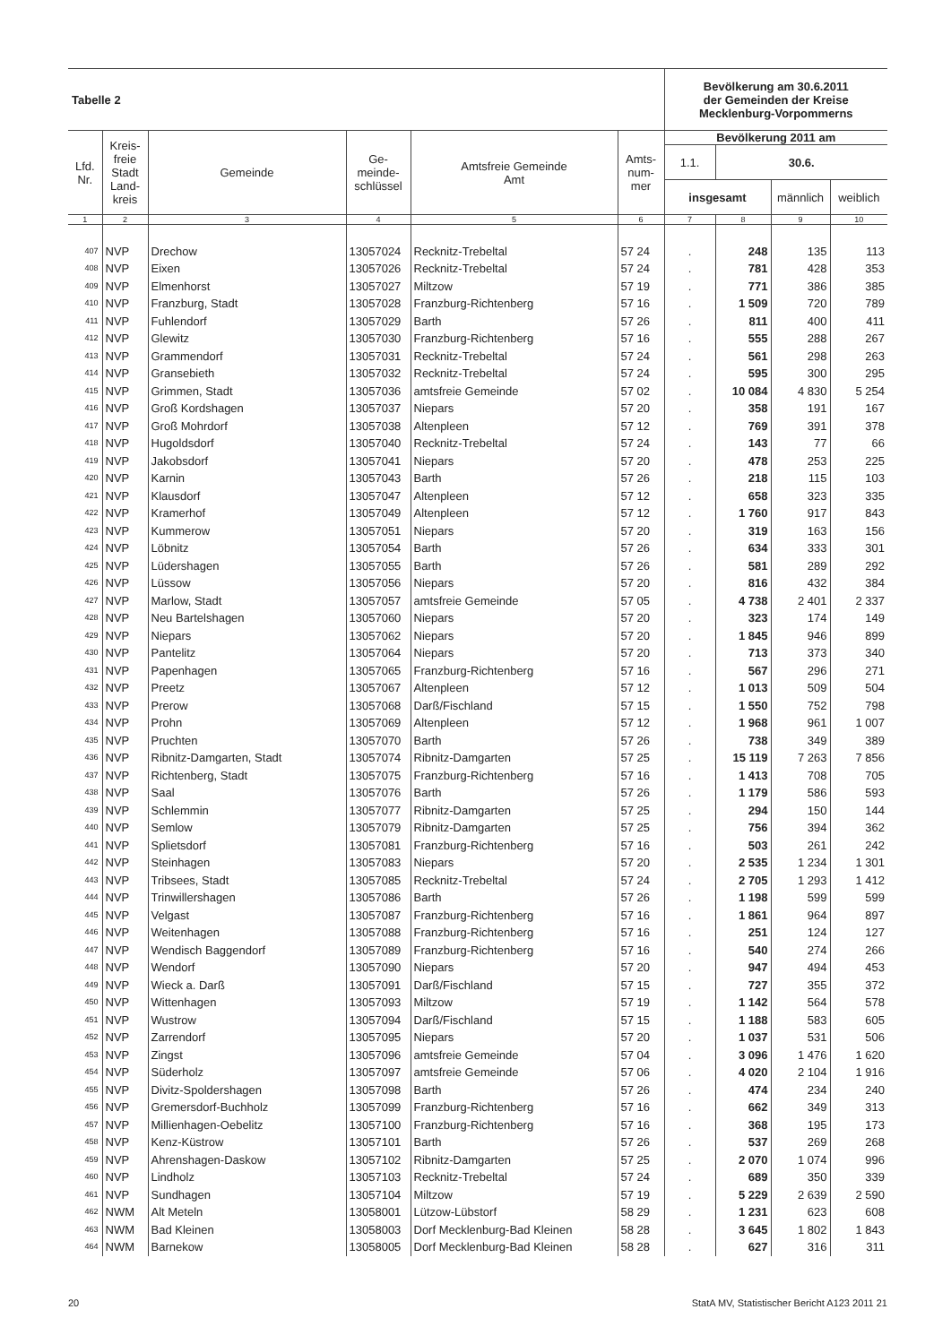| Tabelle 2 | | | | | | Bevölkerung am 30.6.2011 der Gemeinden der Kreise Mecklenburg-Vorpommerns | | | |
| --- | --- | --- | --- | --- | --- | --- | --- | --- | --- |
| Lfd. Nr. | Kreis- freie Stadt Land- kreis | Gemeinde | Ge- meinde- schlüssel | Amtsfreie Gemeinde Amt | Amts- num- mer | Bevölkerung 2011 am | | | |
| | | | | | | 1.1. | 30.6. | | |
| | | | | | | insgesamt | | männlich | weiblich |
| 1 | 2 | 3 | 4 | 5 | 6 | 7 | 8 | 9 | 10 |
| 407 | NVP | Drechow | 13057024 | Recknitz-Trebeltal | 57 24 | . | 248 | 135 | 113 |
| 408 | NVP | Eixen | 13057026 | Recknitz-Trebeltal | 57 24 | . | 781 | 428 | 353 |
| 409 | NVP | Elmenhorst | 13057027 | Miltzow | 57 19 | . | 771 | 386 | 385 |
| 410 | NVP | Franzburg, Stadt | 13057028 | Franzburg-Richtenberg | 57 16 | . | 1 509 | 720 | 789 |
| 411 | NVP | Fuhlendorf | 13057029 | Barth | 57 26 | . | 811 | 400 | 411 |
| 412 | NVP | Glewitz | 13057030 | Franzburg-Richtenberg | 57 16 | . | 555 | 288 | 267 |
| 413 | NVP | Grammendorf | 13057031 | Recknitz-Trebeltal | 57 24 | . | 561 | 298 | 263 |
| 414 | NVP | Gransebieth | 13057032 | Recknitz-Trebeltal | 57 24 | . | 595 | 300 | 295 |
| 415 | NVP | Grimmen, Stadt | 13057036 | amtsfreie Gemeinde | 57 02 | . | 10 084 | 4 830 | 5 254 |
| 416 | NVP | Groß Kordshagen | 13057037 | Niepars | 57 20 | . | 358 | 191 | 167 |
| 417 | NVP | Groß Mohrdorf | 13057038 | Altenpleen | 57 12 | . | 769 | 391 | 378 |
| 418 | NVP | Hugoldsdorf | 13057040 | Recknitz-Trebeltal | 57 24 | . | 143 | 77 | 66 |
| 419 | NVP | Jakobsdorf | 13057041 | Niepars | 57 20 | . | 478 | 253 | 225 |
| 420 | NVP | Karnin | 13057043 | Barth | 57 26 | . | 218 | 115 | 103 |
| 421 | NVP | Klausdorf | 13057047 | Altenpleen | 57 12 | . | 658 | 323 | 335 |
| 422 | NVP | Kramerhof | 13057049 | Altenpleen | 57 12 | . | 1 760 | 917 | 843 |
| 423 | NVP | Kummerow | 13057051 | Niepars | 57 20 | . | 319 | 163 | 156 |
| 424 | NVP | Löbnitz | 13057054 | Barth | 57 26 | . | 634 | 333 | 301 |
| 425 | NVP | Lüdershagen | 13057055 | Barth | 57 26 | . | 581 | 289 | 292 |
| 426 | NVP | Lüssow | 13057056 | Niepars | 57 20 | . | 816 | 432 | 384 |
| 427 | NVP | Marlow, Stadt | 13057057 | amtsfreie Gemeinde | 57 05 | . | 4 738 | 2 401 | 2 337 |
| 428 | NVP | Neu Bartelshagen | 13057060 | Niepars | 57 20 | . | 323 | 174 | 149 |
| 429 | NVP | Niepars | 13057062 | Niepars | 57 20 | . | 1 845 | 946 | 899 |
| 430 | NVP | Pantelitz | 13057064 | Niepars | 57 20 | . | 713 | 373 | 340 |
| 431 | NVP | Papenhagen | 13057065 | Franzburg-Richtenberg | 57 16 | . | 567 | 296 | 271 |
| 432 | NVP | Preetz | 13057067 | Altenpleen | 57 12 | . | 1 013 | 509 | 504 |
| 433 | NVP | Prerow | 13057068 | Darß/Fischland | 57 15 | . | 1 550 | 752 | 798 |
| 434 | NVP | Prohn | 13057069 | Altenpleen | 57 12 | . | 1 968 | 961 | 1 007 |
| 435 | NVP | Pruchten | 13057070 | Barth | 57 26 | . | 738 | 349 | 389 |
| 436 | NVP | Ribnitz-Damgarten, Stadt | 13057074 | Ribnitz-Damgarten | 57 25 | . | 15 119 | 7 263 | 7 856 |
| 437 | NVP | Richtenberg, Stadt | 13057075 | Franzburg-Richtenberg | 57 16 | . | 1 413 | 708 | 705 |
| 438 | NVP | Saal | 13057076 | Barth | 57 26 | . | 1 179 | 586 | 593 |
| 439 | NVP | Schlemmin | 13057077 | Ribnitz-Damgarten | 57 25 | . | 294 | 150 | 144 |
| 440 | NVP | Semlow | 13057079 | Ribnitz-Damgarten | 57 25 | . | 756 | 394 | 362 |
| 441 | NVP | Splietsdorf | 13057081 | Franzburg-Richtenberg | 57 16 | . | 503 | 261 | 242 |
| 442 | NVP | Steinhagen | 13057083 | Niepars | 57 20 | . | 2 535 | 1 234 | 1 301 |
| 443 | NVP | Tribsees, Stadt | 13057085 | Recknitz-Trebeltal | 57 24 | . | 2 705 | 1 293 | 1 412 |
| 444 | NVP | Trinwillershagen | 13057086 | Barth | 57 26 | . | 1 198 | 599 | 599 |
| 445 | NVP | Velgast | 13057087 | Franzburg-Richtenberg | 57 16 | . | 1 861 | 964 | 897 |
| 446 | NVP | Weitenhagen | 13057088 | Franzburg-Richtenberg | 57 16 | . | 251 | 124 | 127 |
| 447 | NVP | Wendisch Baggendorf | 13057089 | Franzburg-Richtenberg | 57 16 | . | 540 | 274 | 266 |
| 448 | NVP | Wendorf | 13057090 | Niepars | 57 20 | . | 947 | 494 | 453 |
| 449 | NVP | Wieck a. Darß | 13057091 | Darß/Fischland | 57 15 | . | 727 | 355 | 372 |
| 450 | NVP | Wittenhagen | 13057093 | Miltzow | 57 19 | . | 1 142 | 564 | 578 |
| 451 | NVP | Wustrow | 13057094 | Darß/Fischland | 57 15 | . | 1 188 | 583 | 605 |
| 452 | NVP | Zarrendorf | 13057095 | Niepars | 57 20 | . | 1 037 | 531 | 506 |
| 453 | NVP | Zingst | 13057096 | amtsfreie Gemeinde | 57 04 | . | 3 096 | 1 476 | 1 620 |
| 454 | NVP | Süderholz | 13057097 | amtsfreie Gemeinde | 57 06 | . | 4 020 | 2 104 | 1 916 |
| 455 | NVP | Divitz-Spoldershagen | 13057098 | Barth | 57 26 | . | 474 | 234 | 240 |
| 456 | NVP | Gremersdorf-Buchholz | 13057099 | Franzburg-Richtenberg | 57 16 | . | 662 | 349 | 313 |
| 457 | NVP | Millienhagen-Oebelitz | 13057100 | Franzburg-Richtenberg | 57 16 | . | 368 | 195 | 173 |
| 458 | NVP | Kenz-Küstrow | 13057101 | Barth | 57 26 | . | 537 | 269 | 268 |
| 459 | NVP | Ahrenshagen-Daskow | 13057102 | Ribnitz-Damgarten | 57 25 | . | 2 070 | 1 074 | 996 |
| 460 | NVP | Lindholz | 13057103 | Recknitz-Trebeltal | 57 24 | . | 689 | 350 | 339 |
| 461 | NVP | Sundhagen | 13057104 | Miltzow | 57 19 | . | 5 229 | 2 639 | 2 590 |
| 462 | NWM | Alt Meteln | 13058001 | Lützow-Lübstorf | 58 29 | . | 1 231 | 623 | 608 |
| 463 | NWM | Bad Kleinen | 13058003 | Dorf Mecklenburg-Bad Kleinen | 58 28 | . | 3 645 | 1 802 | 1 843 |
| 464 | NWM | Barnekow | 13058005 | Dorf Mecklenburg-Bad Kleinen | 58 28 | . | 627 | 316 | 311 |
20 StatA MV, Statistischer Bericht A123 2011 21